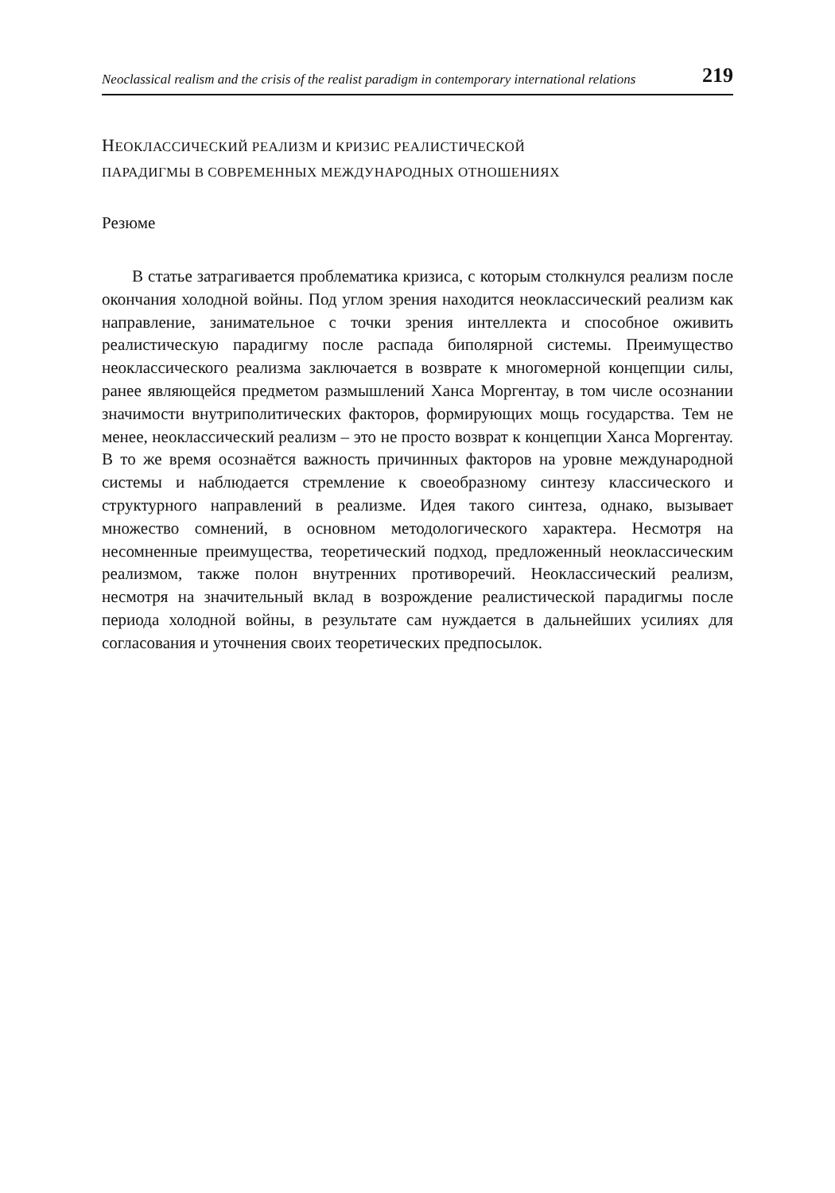Neoclassical realism and the crisis of the realist paradigm in contemporary international relations 219
НЕОКЛАССИЧЕСКИЙ РЕАЛИЗМ И КРИЗИС РЕАЛИСТИЧЕСКОЙ
ПАРАДИГМЫ В СОВРЕМЕННЫХ МЕЖДУНАРОДНЫХ ОТНОШЕНИЯХ
Резюме
В статье затрагивается проблематика кризиса, с которым столкнулся реализм после окончания холодной войны. Под углом зрения находится неоклассический реализм как направление, занимательное с точки зрения интеллекта и способное оживить реалистическую парадигму после распада биполярной системы. Преимущество неоклассического реализма заключается в возврате к многомерной концепции силы, ранее являющейся предметом размышлений Ханса Моргентау, в том числе осознании значимости внутриполитических факторов, формирующих мощь государства. Тем не менее, неоклассический реализм – это не просто возврат к концепции Ханса Моргентау. В то же время осознаётся важность причинных факторов на уровне международной системы и наблюдается стремление к своеобразному синтезу классического и структурного направлений в реализме. Идея такого синтеза, однако, вызывает множество сомнений, в основном методологического характера. Несмотря на несомненные преимущества, теоретический подход, предложенный неоклассическим реализмом, также полон внутренних противоречий. Неоклассический реализм, несмотря на значительный вклад в возрождение реалистической парадигмы после периода холодной войны, в результате сам нуждается в дальнейших усилиях для согласования и уточнения своих теоретических предпосылок.